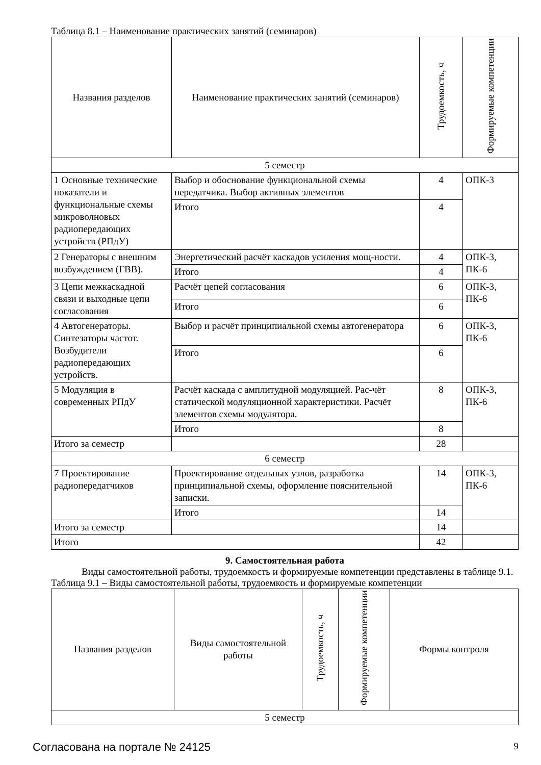Таблица 8.1 – Наименование практических занятий (семинаров)
| Названия разделов | Наименование практических занятий (семинаров) | Трудоемкость, ч | Формируемые компетенции |
| --- | --- | --- | --- |
| 5 семестр | | | |
| 1 Основные технические показатели и функциональные схемы микроволновых радиопередающих устройств (РПдУ) | Выбор и обоснование функциональной схемы передатчика. Выбор активных элементов | 4 | ОПК-3 |
| | Итого | 4 | |
| 2 Генераторы с внешним возбуждением (ГВВ). | Энергетический расчёт каскадов усиления мощ-ности. | 4 | ОПК-3, ПК-6 |
| | Итого | 4 | |
| 3 Цепи межкаскадной связи и выходные цепи согласования | Расчёт цепей согласования | 6 | ОПК-3, ПК-6 |
| | Итого | 6 | |
| 4 Автогенераторы. Синтезаторы частот. Возбудители радиопередающих устройств. | Выбор и расчёт принципиальной схемы автогенератора | 6 | ОПК-3, ПК-6 |
| | Итого | 6 | |
| 5 Модуляция в современных РПдУ | Расчёт каскада с амплитудной модуляцией. Рас-чёт статической модуляционной характеристики. Расчёт элементов схемы модулятора. | 8 | ОПК-3, ПК-6 |
| | Итого | 8 | |
| Итого за семестр | | 28 | |
| 6 семестр | | | |
| 7 Проектирование радиопередатчиков | Проектирование отдельных узлов, разработка принципиальной схемы, оформление пояснительной записки. | 14 | ОПК-3, ПК-6 |
| | Итого | 14 | |
| Итого за семестр | | 14 | |
| Итого | | 42 | |
9. Самостоятельная работа
Виды самостоятельной работы, трудоемкость и формируемые компетенции представлены в таблице 9.1.
Таблица 9.1 – Виды самостоятельной работы, трудоемкость и формируемые компетенции
| Названия разделов | Виды самостоятельной работы | Трудоемкость, ч | Формируемые компетенции | Формы контроля |
| --- | --- | --- | --- | --- |
| 5 семестр | | | | |
Согласована на портале № 24125 9